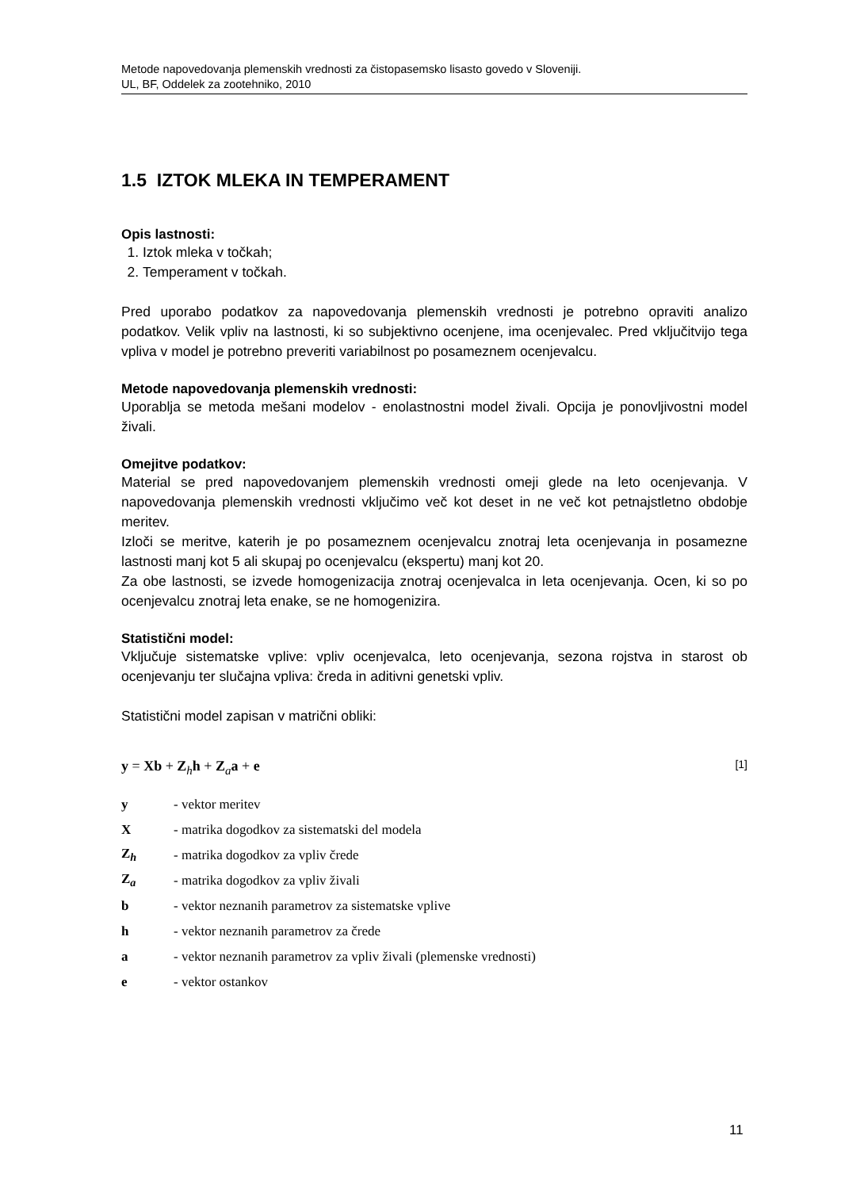Metode napovedovanja plemenskih vrednosti za čistopasemsko lisasto govedo v Sloveniji.
UL, BF, Oddelek za zootehniko, 2010
1.5 IZTOK MLEKA IN TEMPERAMENT
Opis lastnosti:
1. Iztok mleka v točkah;
2. Temperament v točkah.
Pred uporabo podatkov za napovedovanja plemenskih vrednosti je potrebno opraviti analizo podatkov. Velik vpliv na lastnosti, ki so subjektivno ocenjene, ima ocenjevalec. Pred vključitvijo tega vpliva v model je potrebno preveriti variabilnost po posameznem ocenjevalcu.
Metode napovedovanja plemenskih vrednosti:
Uporablja se metoda mešani modelov - enolastnostni model živali. Opcija je ponovljivostni model živali.
Omejitve podatkov:
Material se pred napovedovanjem plemenskih vrednosti omeji glede na leto ocenjevanja. V napovedovanja plemenskih vrednosti vključimo več kot deset in ne več kot petnajstletno obdobje meritev.
Izloči se meritve, katerih je po posameznem ocenjevalcu znotraj leta ocenjevanja in posamezne lastnosti manj kot 5 ali skupaj po ocenjevalcu (ekspertu) manj kot 20.
Za obe lastnosti, se izvede homogenizacija znotraj ocenjevalca in leta ocenjevanja. Ocen, ki so po ocenjevalcu znotraj leta enake, se ne homogenizira.
Statistični model:
Vključuje sistematske vplive: vpliv ocenjevalca, leto ocenjevanja, sezona rojstva in starost ob ocenjevanju ter slučajna vpliva: čreda in aditivni genetski vpliv.
Statistični model zapisan v matrični obliki:
y = Xb + Z<sub>h</sub>h + Z<sub>a</sub>a + e [1]
| y | - vektor meritev |
| X | - matrika dogodkov za sistematski del modela |
| Z<sub>h</sub> | - matrika dogodkov za vpliv črede |
| Z<sub>a</sub> | - matrika dogodkov za vpliv živali |
| b | - vektor neznanih parametrov za sistematske vplive |
| h | - vektor neznanih parametrov za črede |
| a | - vektor neznanih parametrov za vpliv živali (plemenske vrednosti) |
| e | - vektor ostankov |
11